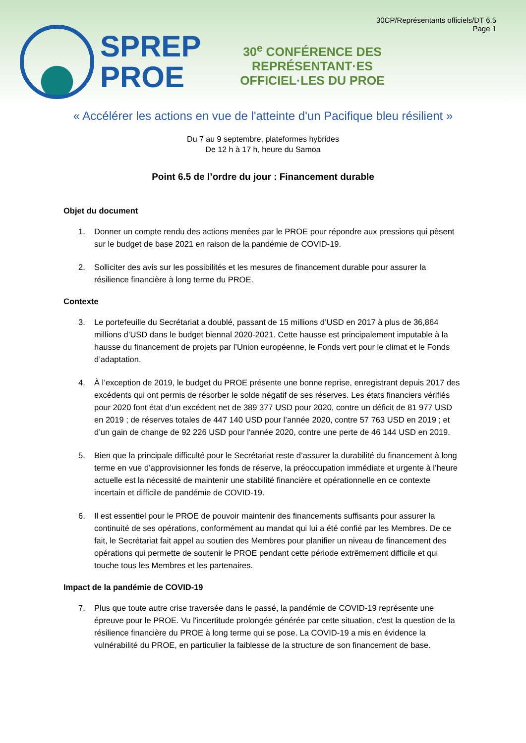SPREP
PROE
30<sup>e</sup> CONFÉRENCE DES REPRÉSENTANT·ES OFFICIEL·LES DU PROE
30CP/Représentants officiels/DT 6.5
Page 1
« Accélérer les actions en vue de l'atteinte d'un Pacifique bleu résilient »
Du 7 au 9 septembre, plateformes hybrides
De 12 h à 17 h, heure du Samoa
Point 6.5 de l’ordre du jour : Financement durable
Objet du document
1. Donner un compte rendu des actions menées par le PROE pour répondre aux pressions qui pèsent sur le budget de base 2021 en raison de la pandémie de COVID-19.
2. Solliciter des avis sur les possibilités et les mesures de financement durable pour assurer la résilience financière à long terme du PROE.
Contexte
3. Le portefeuille du Secrétariat a doublé, passant de 15 millions d’USD en 2017 à plus de 36,864 millions d’USD dans le budget biennal 2020-2021. Cette hausse est principalement imputable à la hausse du financement de projets par l’Union européenne, le Fonds vert pour le climat et le Fonds d’adaptation.
4. À l’exception de 2019, le budget du PROE présente une bonne reprise, enregistrant depuis 2017 des excédents qui ont permis de résorber le solde négatif de ses réserves. Les états financiers vérifiés pour 2020 font état d’un excédent net de 389 377 USD pour 2020, contre un déficit de 81 977 USD en 2019 ; de réserves totales de 447 140 USD pour l’année 2020, contre 57 763 USD en 2019 ; et d’un gain de change de 92 226 USD pour l'année 2020, contre une perte de 46 144 USD en 2019.
5. Bien que la principale difficulté pour le Secrétariat reste d’assurer la durabilité du financement à long terme en vue d’approvisionner les fonds de réserve, la préoccupation immédiate et urgente à l’heure actuelle est la nécessité de maintenir une stabilité financière et opérationnelle en ce contexte incertain et difficile de pandémie de COVID-19.
6. Il est essentiel pour le PROE de pouvoir maintenir des financements suffisants pour assurer la continuité de ses opérations, conformément au mandat qui lui a été confié par les Membres. De ce fait, le Secrétariat fait appel au soutien des Membres pour planifier un niveau de financement des opérations qui permette de soutenir le PROE pendant cette période extrêmement difficile et qui touche tous les Membres et les partenaires.
Impact de la pandémie de COVID-19
7. Plus que toute autre crise traversée dans le passé, la pandémie de COVID-19 représente une épreuve pour le PROE. Vu l'incertitude prolongée générée par cette situation, c'est la question de la résilience financière du PROE à long terme qui se pose. La COVID-19 a mis en évidence la vulnérabilité du PROE, en particulier la faiblesse de la structure de son financement de base.